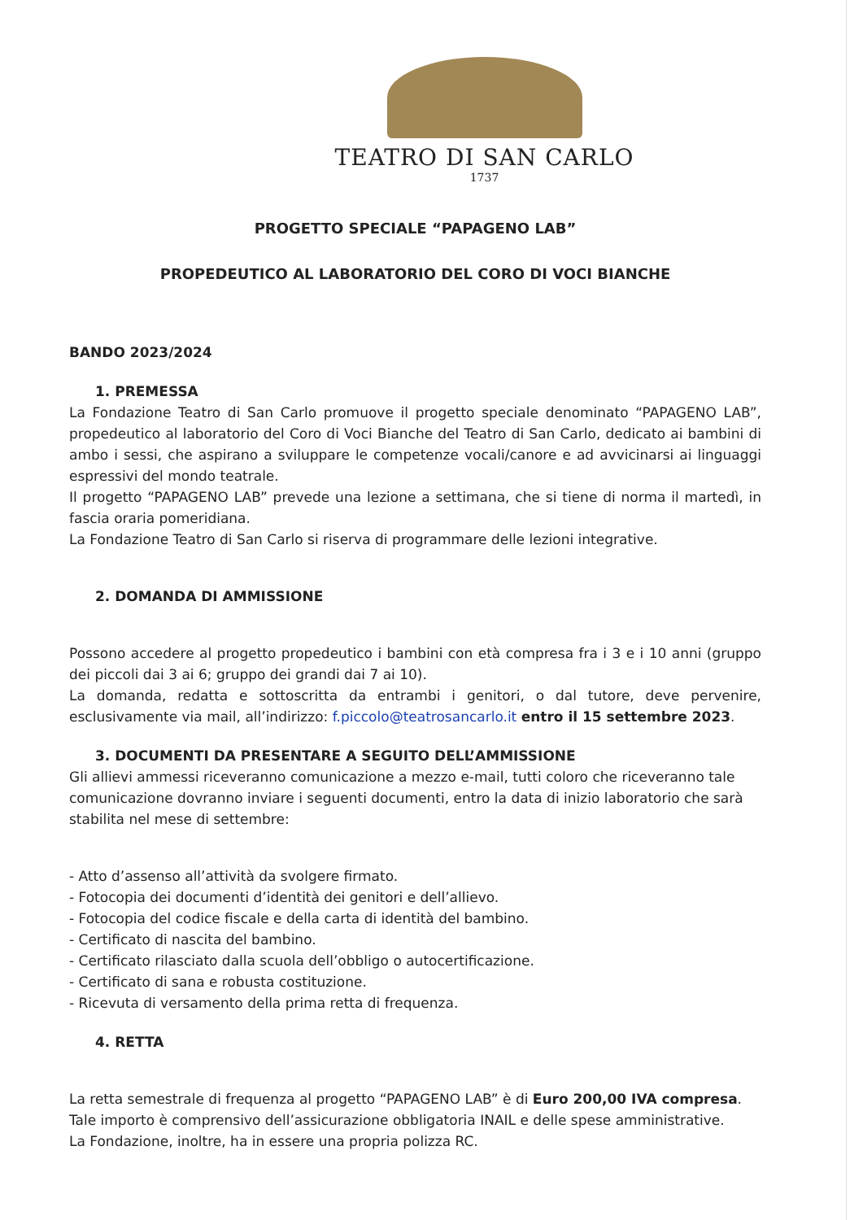TEATRO DI SAN CARLO
1737
PROGETTO SPECIALE “PAPAGENO LAB”
PROPEDEUTICO AL LABORATORIO DEL CORO DI VOCI BIANCHE
BANDO 2023/2024
1. PREMESSA
La Fondazione Teatro di San Carlo promuove il progetto speciale denominato “PAPAGENO LAB”, propedeutico al laboratorio del Coro di Voci Bianche del Teatro di San Carlo, dedicato ai bambini di ambo i sessi, che aspirano a sviluppare le competenze vocali/canore e ad avvicinarsi ai linguaggi espressivi del mondo teatrale.
Il progetto “PAPAGENO LAB” prevede una lezione a settimana, che si tiene di norma il martedì, in fascia oraria pomeridiana.
La Fondazione Teatro di San Carlo si riserva di programmare delle lezioni integrative.
2. DOMANDA DI AMMISSIONE
Possono accedere al progetto propedeutico i bambini con età compresa fra i 3 e i 10 anni (gruppo dei piccoli dai 3 ai 6; gruppo dei grandi dai 7 ai 10).
La domanda, redatta e sottoscritta da entrambi i genitori, o dal tutore, deve pervenire, esclusivamente via mail, all’indirizzo: f.piccolo@teatrosancarlo.it entro il 15 settembre 2023.
3. DOCUMENTI DA PRESENTARE A SEGUITO DELL’AMMISSIONE
Gli allievi ammessi riceveranno comunicazione a mezzo e-mail, tutti coloro che riceveranno tale comunicazione dovranno inviare i seguenti documenti, entro la data di inizio laboratorio che sarà stabilita nel mese di settembre:
- Atto d’assenso all’attività da svolgere firmato.
- Fotocopia dei documenti d’identità dei genitori e dell’allievo.
- Fotocopia del codice fiscale e della carta di identità del bambino.
- Certificato di nascita del bambino.
- Certificato rilasciato dalla scuola dell’obbligo o autocertificazione.
- Certificato di sana e robusta costituzione.
- Ricevuta di versamento della prima retta di frequenza.
4. RETTA
La retta semestrale di frequenza al progetto “PAPAGENO LAB” è di Euro 200,00 IVA compresa.
Tale importo è comprensivo dell’assicurazione obbligatoria INAIL e delle spese amministrative.
La Fondazione, inoltre, ha in essere una propria polizza RC.